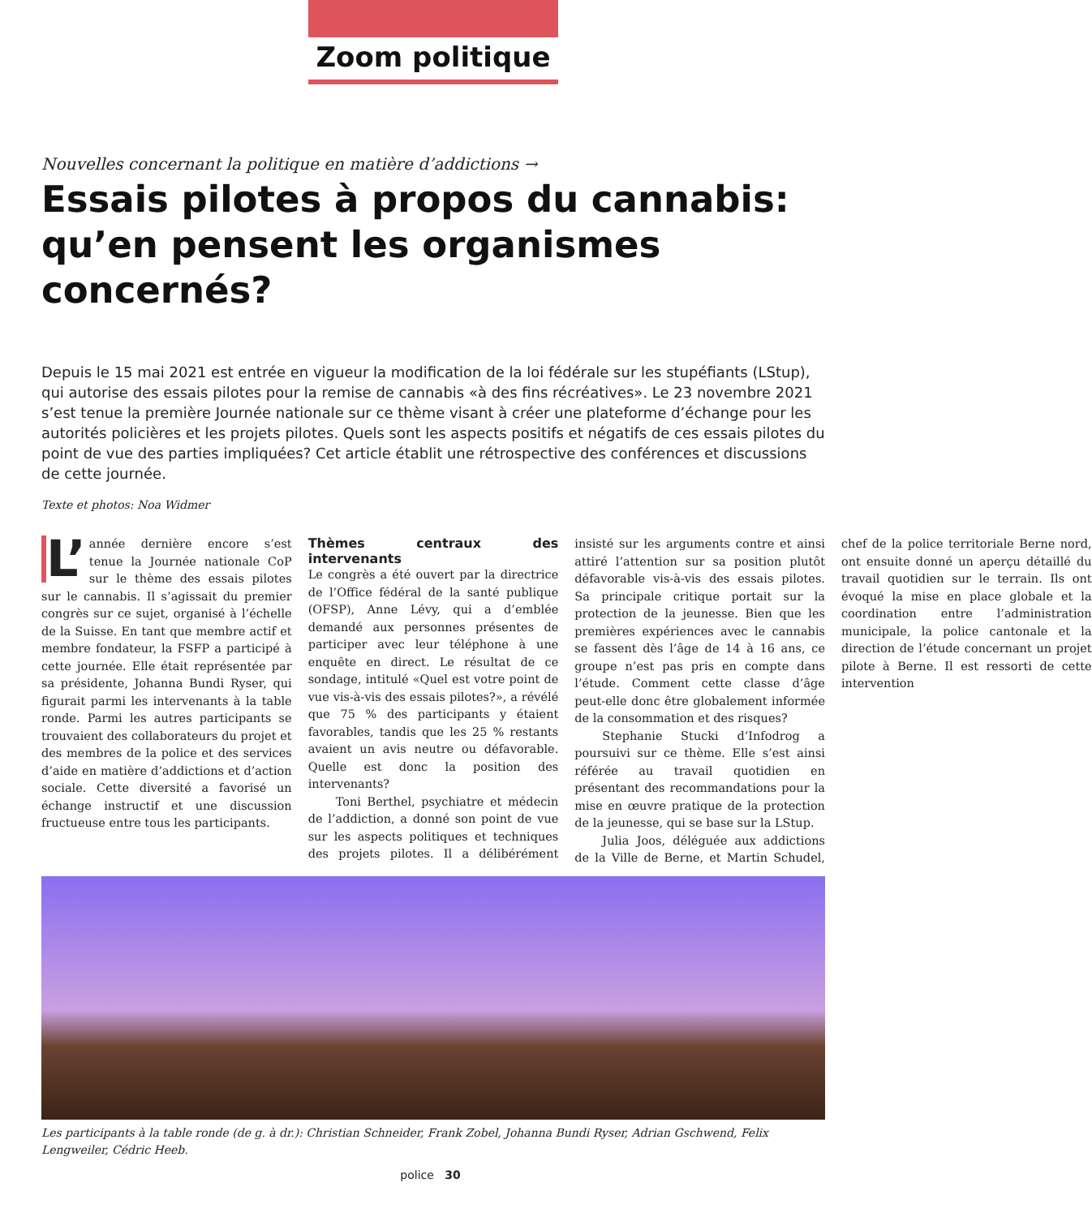Zoom politique
Nouvelles concernant la politique en matière d’addictions →
Essais pilotes à propos du cannabis: qu’en pensent les organismes concernés?
Depuis le 15 mai 2021 est entrée en vigueur la modification de la loi fédérale sur les stupéfiants (LStup), qui autorise des essais pilotes pour la remise de cannabis «à des fins récréatives». Le 23 novembre 2021 s’est tenue la première Journée nationale sur ce thème visant à créer une plateforme d’échange pour les autorités policières et les projets pilotes. Quels sont les aspects positifs et négatifs de ces essais pilotes du point de vue des parties impliquées? Cet article établit une rétrospective des conférences et discussions de cette journée.
Texte et photos: Noa Widmer
L’ année dernière encore s’est tenue la Journée nationale CoP sur le thème des essais pilotes sur le cannabis. Il s’agissait du premier congrès sur ce sujet, organisé à l’échelle de la Suisse. En tant que membre actif et membre fondateur, la FSFP a participé à cette journée. Elle était représentée par sa présidente, Johanna Bundi Ryser, qui figurait parmi les intervenants à la table ronde. Parmi les autres participants se trouvaient des collaborateurs du projet et des membres de la police et des services d’aide en matière d’addictions et d’action sociale. Cette diversité a favorisé un échange instructif et une discussion fructueuse entre tous les participants.
Thèmes centraux des intervenants
Le congrès a été ouvert par la directrice de l’Office fédéral de la santé publique (OFSP), Anne Lévy, qui a d’emblée demandé aux personnes présentes de participer avec leur téléphone à une enquête en direct. Le résultat de ce sondage, intitulé «Quel est votre point de vue vis-à-vis des essais pilotes?», a révélé que 75 % des participants y étaient favorables, tandis que les 25 % restants avaient un avis neutre ou défavorable. Quelle est donc la position des intervenants?
Toni Berthel, psychiatre et médecin de l’addiction, a donné son point de vue sur les aspects politiques et techniques des projets pilotes. Il a délibérément insisté sur les arguments contre et ainsi attiré l’attention sur sa position plutôt défavorable vis-à-vis des essais pilotes. Sa principale critique portait sur la protection de la jeunesse. Bien que les premières expériences avec le cannabis se fassent dès l’âge de 14 à 16 ans, ce groupe n’est pas pris en compte dans l’étude. Comment cette classe d’âge peut-elle donc être globalement informée de la consommation et des risques?
Stephanie Stucki d’Infodrog a poursuivi sur ce thème. Elle s’est ainsi référée au travail quotidien en présentant des recommandations pour la mise en œuvre pratique de la protection de la jeunesse, qui se base sur la LStup.
Julia Joos, déléguée aux addictions de la Ville de Berne, et Martin Schudel, chef de la police territoriale Berne nord, ont ensuite donné un aperçu détaillé du travail quotidien sur le terrain. Ils ont évoqué la mise en place globale et la coordination entre l’administration municipale, la police cantonale et la direction de l’étude concernant un projet pilote à Berne. Il est ressorti de cette intervention
Les participants à la table ronde (de g. à dr.): Christian Schneider, Frank Zobel, Johanna Bundi Ryser, Adrian Gschwend, Felix Lengweiler, Cédric Heeb.
police 30